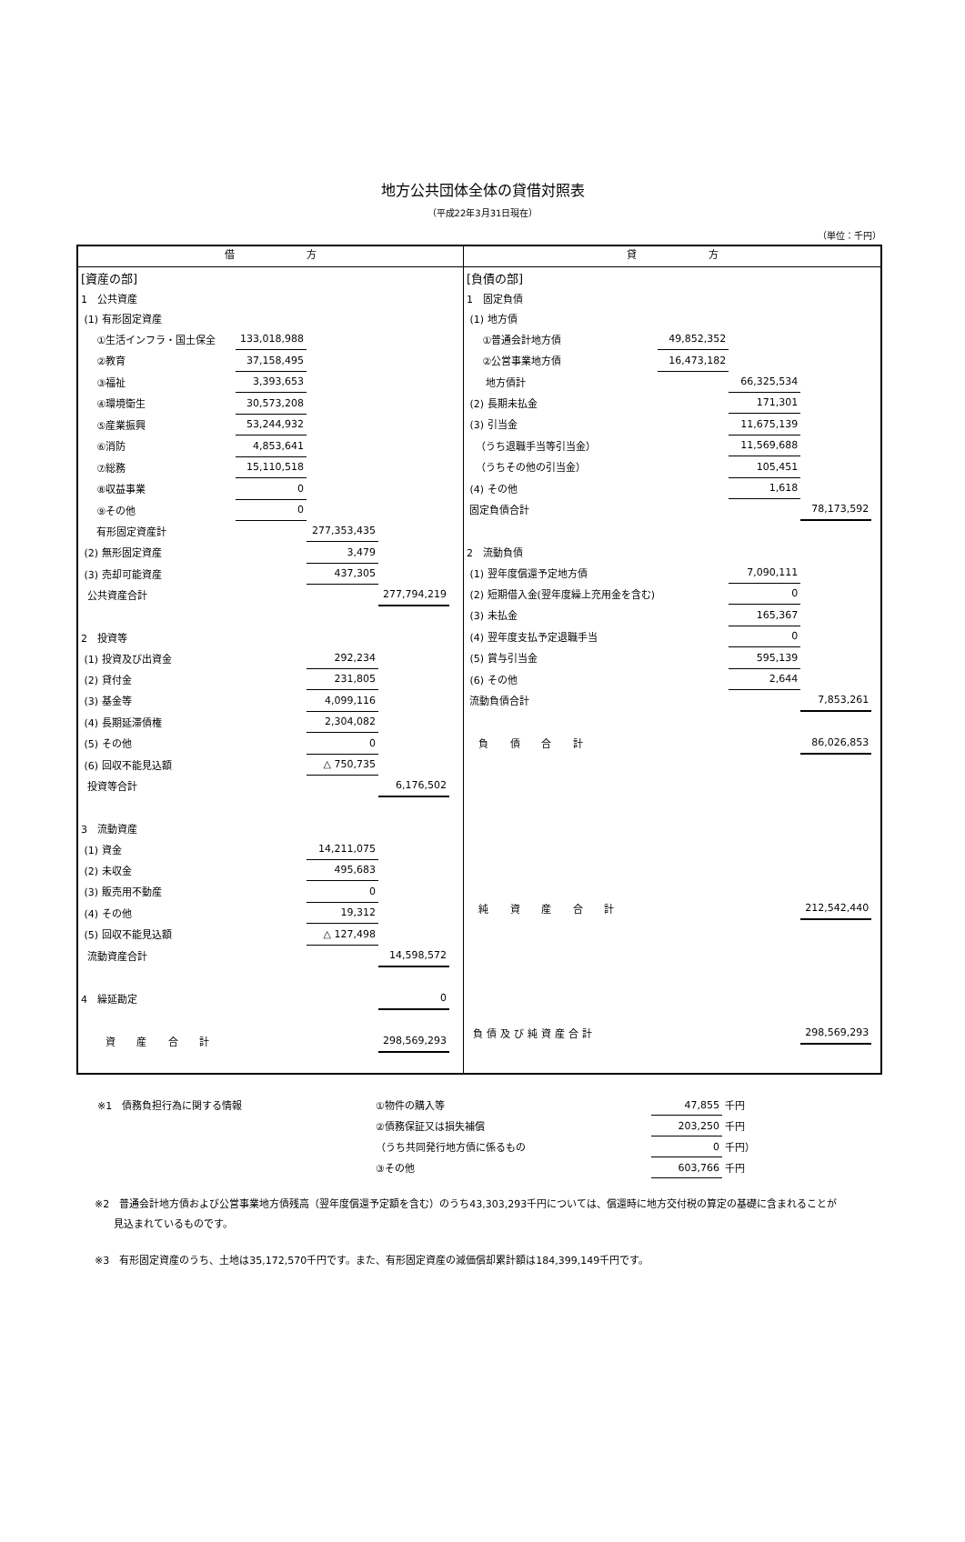地方公共団体全体の貸借対照表
（平成22年3月31日現在）
（単位：千円）
| 借 方 | 貸 方 |
| --- | --- |
| / [資産の部] / / / / / / 1 公共資産 / / / / / / (1) 有形固定資産 / / / / / / ①生活インフラ・国土保全 / 133,018,988 / / / / / ②教育 / 37,158,495 / / / / / ③福祉 / 3,393,653 / / / / / ④環境衛生 / 30,573,208 / / / / / ⑤産業振興 / 53,244,932 / / / / / ⑥消防 / 4,853,641 / / / / / ⑦総務 / 15,110,518 / / / / / ⑧収益事業 / 0 / / / / / ⑨その他 / 0 / / / / / 有形固定資産計 / / 277,353,435 / / / / (2) 無形固定資産 / / 3,479 / / / / (3) 売却可能資産 / / 437,305 / / / / 公共資産合計 / / / 277,794,219 / / / 2 投資等 / / / / / / (1) 投資及び出資金 / / 292,234 / / / / (2) 貸付金 / / 231,805 / / / / (3) 基金等 / / 4,099,116 / / / / (4) 長期延滞債権 / / 2,304,082 / / / / (5) その他 / / 0 / / / / (6) 回収不能見込額 / / △ 750,735 / / / / 投資等合計 / / / 6,176,502 / / / 3 流動資産 / / / / / / (1) 資金 / / 14,211,075 / / / / (2) 未収金 / / 495,683 / / / / (3) 販売用不動産 / / 0 / / / / (4) その他 / / 19,312 / / / / (5) 回収不能見込額 / / △ 127,498 / / / / 流動資産合計 / / / 14,598,572 / / / 4 繰延勘定 / / / 0 / / / 資 産 合 計 / / / 298,569,293 / / | / [負債の部] / / / / / / 1 固定負債 / / / / / / (1) 地方債 / / / / / / ①普通会計地方債 / 49,852,352 / / / / / ②公営事業地方債 / 16,473,182 / / / / / 地方債計 / / 66,325,534 / / / / (2) 長期未払金 / / 171,301 / / / / (3) 引当金 / / 11,675,139 / / / / （うち退職手当等引当金） / / 11,569,688 / / / / （うちその他の引当金） / / 105,451 / / / / (4) その他 / / 1,618 / / / / 固定負債合計 / / / 78,173,592 / / / 2 流動負債 / / / / / / (1) 翌年度償還予定地方債 / / 7,090,111 / / / / (2) 短期借入金(翌年度繰上充用金を含む) / / 0 / / / / (3) 未払金 / / 165,367 / / / / (4) 翌年度支払予定退職手当 / / 0 / / / / (5) 賞与引当金 / / 595,139 / / / / (6) その他 / / 2,644 / / / / 流動負債合計 / / / 7,853,261 / / / 負 債 合 計 / / / 86,026,853 / / / 純 資 産 合 計 / / / 212,542,440 / / / 負債及び純資産合計 / / / 298,569,293 / / |
| ※1 債務負担行為に関する情報 | ①物件の購入等 | 47,855 | 千円 |
| | ②債務保証又は損失補償 | 203,250 | 千円 |
| | （うち共同発行地方債に係るもの | 0 | 千円） |
| | ③その他 | 603,766 | 千円 |
※2　普通会計地方債および公営事業地方債残高（翌年度償還予定額を含む）のうち43,303,293千円については、償還時に地方交付税の算定の基礎に含まれることが
見込まれているものです。
※3　有形固定資産のうち、土地は35,172,570千円です。また、有形固定資産の減価償却累計額は184,399,149千円です。